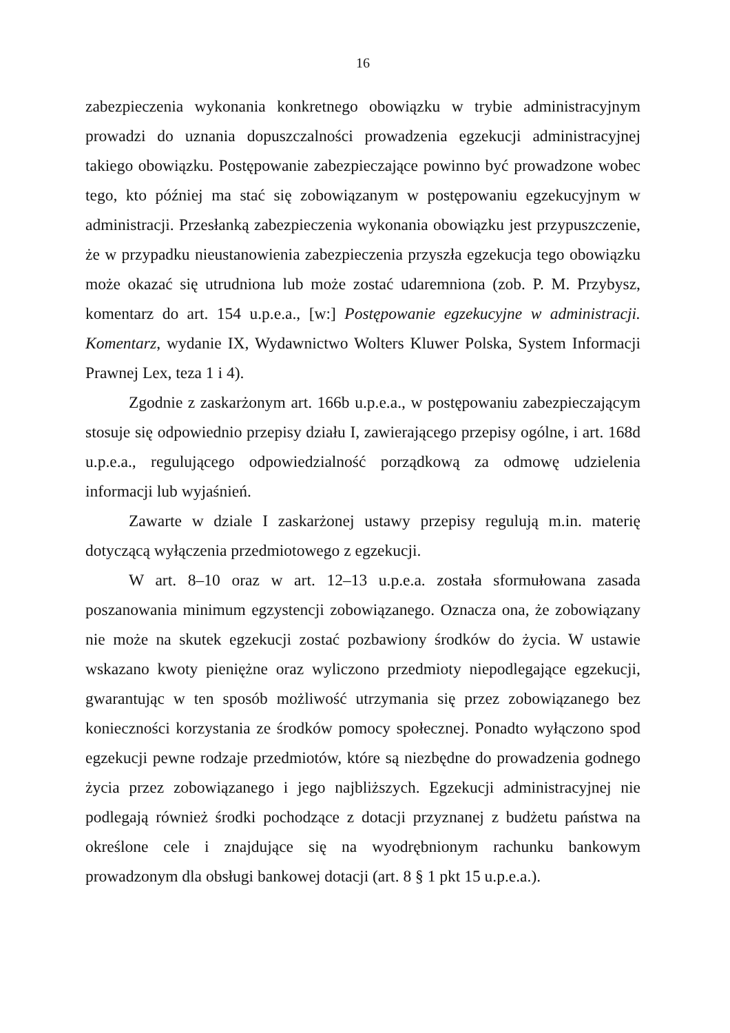16
zabezpieczenia wykonania konkretnego obowiązku w trybie administracyjnym prowadzi do uznania dopuszczalności prowadzenia egzekucji administracyjnej takiego obowiązku. Postępowanie zabezpieczające powinno być prowadzone wobec tego, kto później ma stać się zobowiązanym w postępowaniu egzekucyjnym w administracji. Przesłanką zabezpieczenia wykonania obowiązku jest przypuszczenie, że w przypadku nieustanowienia zabezpieczenia przyszła egzekucja tego obowiązku może okazać się utrudniona lub może zostać udaremniona (zob. P. M. Przybysz, komentarz do art. 154 u.p.e.a., [w:] Postępowanie egzekucyjne w administracji. Komentarz, wydanie IX, Wydawnictwo Wolters Kluwer Polska, System Informacji Prawnej Lex, teza 1 i 4).
Zgodnie z zaskarżonym art. 166b u.p.e.a., w postępowaniu zabezpieczającym stosuje się odpowiednio przepisy działu I, zawierającego przepisy ogólne, i art. 168d u.p.e.a., regulującego odpowiedzialność porządkową za odmowę udzielenia informacji lub wyjaśnień.
Zawarte w dziale I zaskarżonej ustawy przepisy regulują m.in. materię dotyczącą wyłączenia przedmiotowego z egzekucji.
W art. 8–10 oraz w art. 12–13 u.p.e.a. została sformułowana zasada poszanowania minimum egzystencji zobowiązanego. Oznacza ona, że zobowiązany nie może na skutek egzekucji zostać pozbawiony środków do życia. W ustawie wskazano kwoty pieniężne oraz wyliczono przedmioty niepodlegające egzekucji, gwarantując w ten sposób możliwość utrzymania się przez zobowiązanego bez konieczności korzystania ze środków pomocy społecznej. Ponadto wyłączono spod egzekucji pewne rodzaje przedmiotów, które są niezbędne do prowadzenia godnego życia przez zobowiązanego i jego najbliższych. Egzekucji administracyjnej nie podlegają również środki pochodzące z dotacji przyznanej z budżetu państwa na określone cele i znajdujące się na wyodrębnionym rachunku bankowym prowadzonym dla obsługi bankowej dotacji (art. 8 § 1 pkt 15 u.p.e.a.).